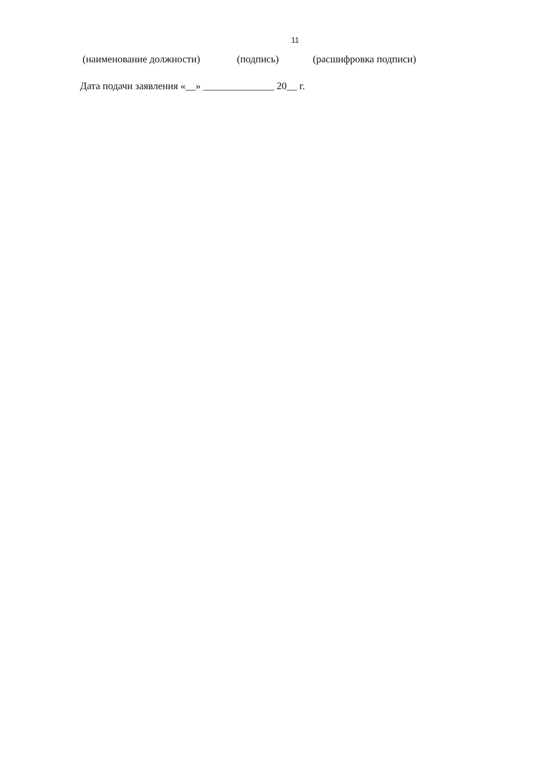11
(наименование должности) (подпись) (расшифровка подписи)
Дата подачи заявления «__» ______________ 20__ г.